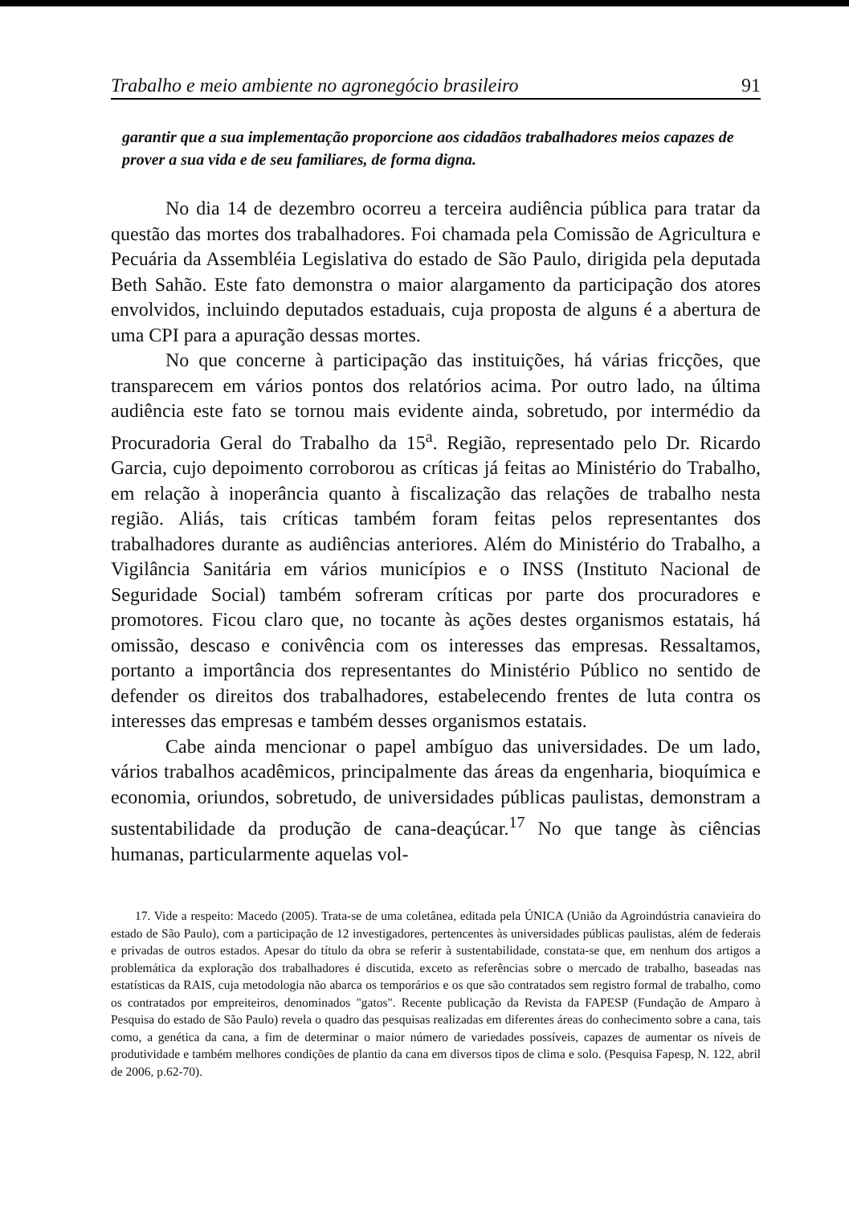Trabalho e meio ambiente no agronegócio brasileiro 91
garantir que a sua implementação proporcione aos cidadãos trabalhadores meios capazes de prover a sua vida e de seu familiares, de forma digna.
No dia 14 de dezembro ocorreu a terceira audiência pública para tratar da questão das mortes dos trabalhadores. Foi chamada pela Comissão de Agricultura e Pecuária da Assembléia Legislativa do estado de São Paulo, dirigida pela deputada Beth Sahão. Este fato demonstra o maior alargamento da participação dos atores envolvidos, incluindo deputados estaduais, cuja proposta de alguns é a abertura de uma CPI para a apuração dessas mortes.
No que concerne à participação das instituições, há várias fricções, que transparecem em vários pontos dos relatórios acima. Por outro lado, na última audiência este fato se tornou mais evidente ainda, sobretudo, por intermédio da Procuradoria Geral do Trabalho da 15<sup>a</sup>. Região, representado pelo Dr. Ricardo Garcia, cujo depoimento corroborou as críticas já feitas ao Ministério do Trabalho, em relação à inoperância quanto à fiscalização das relações de trabalho nesta região. Aliás, tais críticas também foram feitas pelos representantes dos trabalhadores durante as audiências anteriores. Além do Ministério do Trabalho, a Vigilância Sanitária em vários municípios e o INSS (Instituto Nacional de Seguridade Social) também sofreram críticas por parte dos procuradores e promotores. Ficou claro que, no tocante às ações destes organismos estatais, há omissão, descaso e conivência com os interesses das empresas. Ressaltamos, portanto a importância dos representantes do Ministério Público no sentido de defender os direitos dos trabalhadores, estabelecendo frentes de luta contra os interesses das empresas e também desses organismos estatais.
Cabe ainda mencionar o papel ambíguo das universidades. De um lado, vários trabalhos acadêmicos, principalmente das áreas da engenharia, bioquímica e economia, oriundos, sobretudo, de universidades públicas paulistas, demonstram a sustentabilidade da produção de cana-deaçúcar.<sup>17</sup> No que tange às ciências humanas, particularmente aquelas vol-
17. Vide a respeito: Macedo (2005). Trata-se de uma coletânea, editada pela ÚNICA (União da Agroindústria canavieira do estado de São Paulo), com a participação de 12 investigadores, pertencentes às universidades públicas paulistas, além de federais e privadas de outros estados. Apesar do título da obra se referir à sustentabilidade, constata-se que, em nenhum dos artigos a problemática da exploração dos trabalhadores é discutida, exceto as referências sobre o mercado de trabalho, baseadas nas estatísticas da RAIS, cuja metodologia não abarca os temporários e os que são contratados sem registro formal de trabalho, como os contratados por empreiteiros, denominados "gatos". Recente publicação da Revista da FAPESP (Fundação de Amparo à Pesquisa do estado de São Paulo) revela o quadro das pesquisas realizadas em diferentes áreas do conhecimento sobre a cana, tais como, a genética da cana, a fim de determinar o maior número de variedades possíveis, capazes de aumentar os níveis de produtividade e também melhores condições de plantio da cana em diversos tipos de clima e solo. (Pesquisa Fapesp, N. 122, abril de 2006, p.62-70).